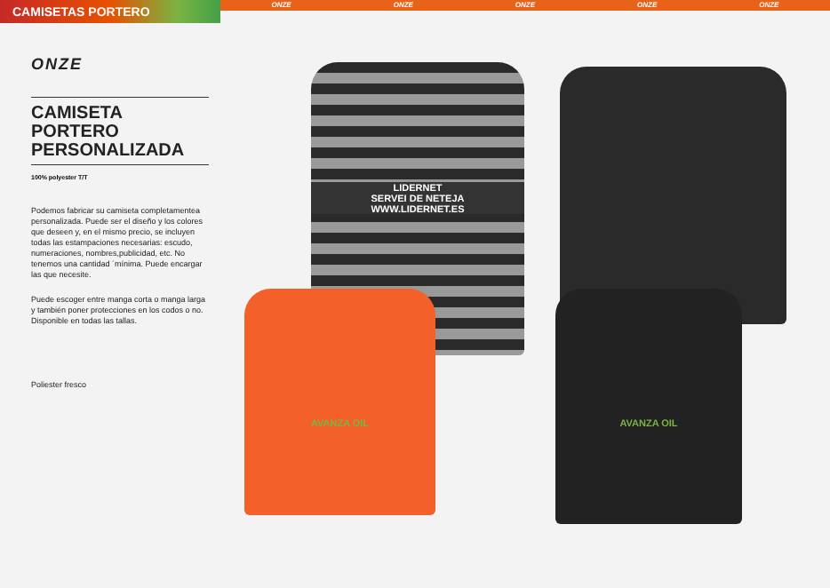CAMISETAS PORTERO
ONZE ONZE ONZE ONZE ONZE
ONZE
CAMISETA PORTERO PERSONALIZADA
100% polyester T/T
Podemos fabricar su camiseta completamentea personalizada. Puede ser el diseño y los colores que deseen y, en el mismo precio, se incluyen todas las estampaciones necesarias: escudo, numeraciones, nombres,publicidad, etc. No tenemos una cantidad ´mínima. Puede encargar las que necesite.
Puede escoger entre manga corta o manga larga y también poner protecciones en los codos o no. Disponible en todas las tallas.
Poliester fresco
LIDERNET
SERVEI DE NETEJA
WWW.LIDERNET.ES
AVANZA OIL AVANZA OIL